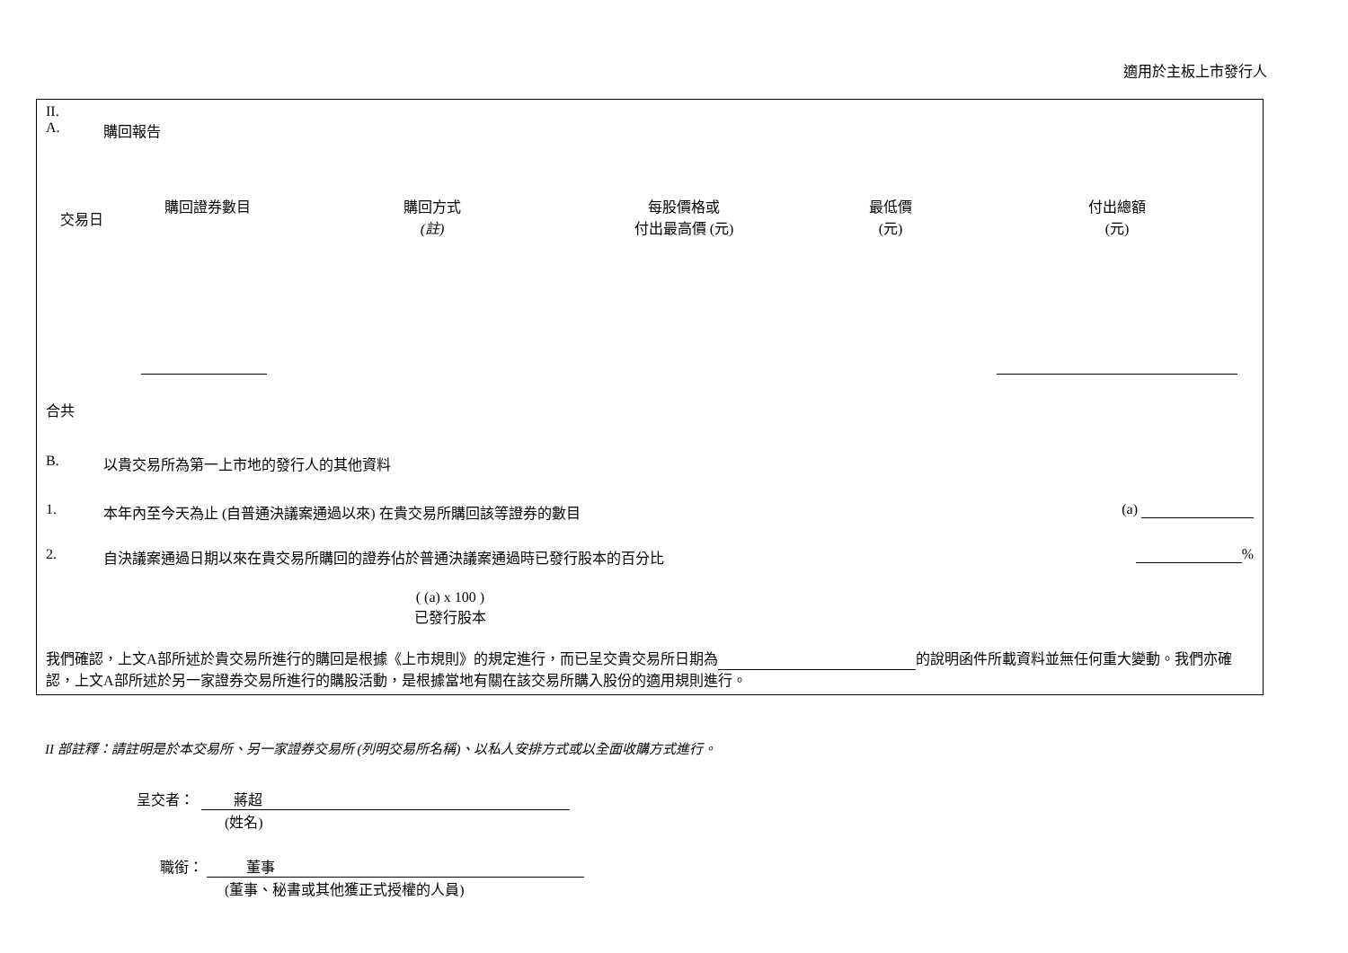適用於主板上市發行人
II.
A. 購回報告
| 交易日 | 購回證券數目 | 購回方式 (註) | 每股價格或 付出最高價 (元) | 最低價 (元) | 付出總額 (元) |
| --- | --- | --- | --- | --- | --- |
合共
B. 以貴交易所為第一上市地的發行人的其他資料
1. 本年內至今天為止 (自普通決議案通過以來) 在貴交易所購回該等證券的數目
(a)
2. 自決議案通過日期以來在貴交易所購回的證券佔於普通決議案通過時已發行股本的百分比 %
( (a) x 100 )
已發行股本
我們確認，上文A部所述於貴交易所進行的購回是根據《上市規則》的規定進行，而已呈交貴交易所日期為 的說明函件所載資料並無任何重大變動。我們亦確認，上文A部所述於另一家證券交易所進行的購股活動，是根據當地有關在該交易所購入股份的適用規則進行。
II 部註釋：請註明是於本交易所、另一家證券交易所 (列明交易所名稱)、以私人安排方式或以全面收購方式進行。
呈交者： 蔣超
(姓名)
職銜： 董事
(董事、秘書或其他獲正式授權的人員)